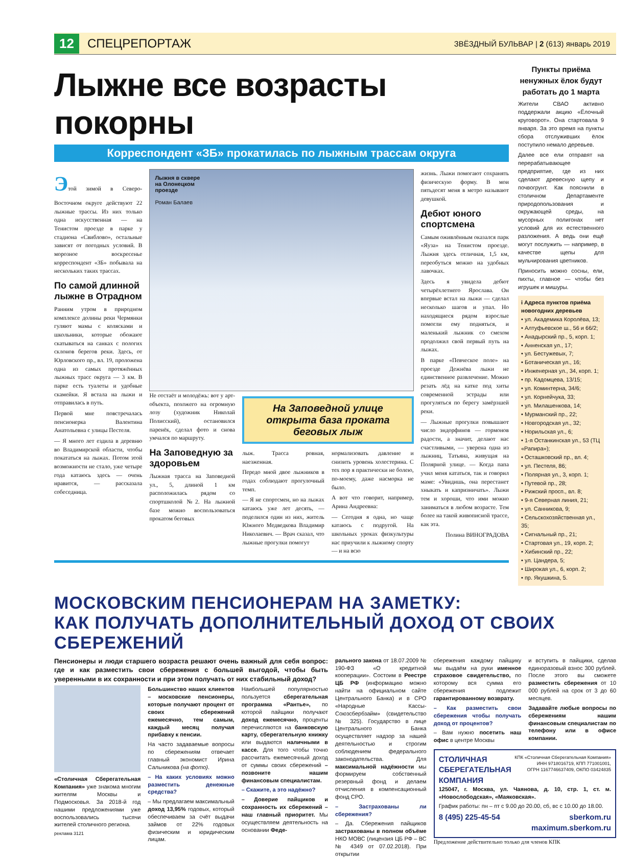12 СПЕЦРЕПОРТАЖ ЗВЁЗДНЫЙ БУЛЬВАР | 2 (613) январь 2019
Лыжне все возрасты покорны
Корреспондент «ЗБ» прокатилась по лыжным трассам округа
Этой зимой в Северо-Восточном округе действуют 22 лыжные трассы. Из них только одна искусственная — на Тенистом проезде в парке у стадиона «Свиблово», остальные зависят от погодных условий. В морозное воскресенье корреспондент «ЗБ» побывала на нескольких таких трассах.
По самой длинной лыжне в Отрадном
Ранним утром в природном комплексе долины реки Чермянки гуляют мамы с колясками и школьники, которые обожают скатываться на санках с пологих склонов берегов реки. Здесь, от Юрловского пр., вл. 19, проложена одна из самых протяжённых лыжных трасс округа — 3 км. В парке есть туалеты и удобные скамейки. Я встала на лыжи и отправилась в путь.
Первой мне повстречалась пенсионерка Валентина Анатольевна с улицы Пестеля.
— Я много лет ездила в деревню во Владимирской области, чтобы покататься на лыжах. Потом этой возможности не стало, уже четыре года катаюсь здесь — очень нравится, — рассказала собеседница.
Лыжня в сквере
на Олонецком
проезде
Роман Балаев
Не отстаёт и молодёжь: вот у арт-объекта, похожего на огромную лозу (художник Николай Полисский), остановился паренёк, сделал фото и снова умчался по маршруту.
На Заповедную за здоровьем
Лыжная трасса на Заповедной ул., 5, длиной 1 км расположилась рядом со спортшколой №2. На лыжной базе можно воспользоваться прокатом беговых
На Заповедной улице открыта база проката беговых лыж
лыж. Трасса ровная, наезженная.
Передо мной двое лыжников в годах соблюдают прогулочный темп.
— Я не спортсмен, но на лыжах катаюсь уже лет десять, — поделился один из них, житель Южного Медведкова Владимир Николаевич. — Врач сказал, что лыжные прогулки помогут
нормализовать давление и снизить уровень холестерина. С тех пор я практически не болею, по-моему, даже насморка не было.
А вот что говорит, например, Арина Андреевна:
— Сегодня я одна, но чаще катаюсь с подругой. На школьных уроках физкультуры нас приучили к лыжному спорту — и на всю
жизнь. Лыжи помогают сохранять физическую форму. В мои пятьдесят меня в метро называют девушкой.
Дебют юного спортсмена
Самым оживлённым оказался парк «Яуза» на Тенистом проезде. Лыжня здесь отличная, 1,5 км, переобуться можно на удобных лавочках.
Здесь я увидела дебют четырёхлетнего Ярослава. Он впервые встал на лыжи — сделал несколько шагов и упал. Но находящиеся рядом взрослые помогли ему подняться, и маленький лыжник со смехом продолжил свой первый путь на лыжах.
В парке «Певческое поле» на проезде Дежнёва лыжи не единственное развлечение. Можно резать лёд на катке под хиты современной эстрады или прогуляться по берегу замёрзшей реки.
— Лыжные прогулки повышают число эндорфинов — гормонов радости, а значит, делают нас счастливыми, — уверена одна из лыжниц, Татьяна, живущая на Полярной улице. — Когда папа учил меня кататься, так и говорил маме: «Увидишь, она перестанет хныкать и капризничать». Лыжи тем и хороши, что ими можно заниматься в любом возрасте. Тем более на такой живописной трассе, как эта.
Полина ВИНОГРАДОВА
Пункты приёма ненужных ёлок будут работать до 1 марта
Жители СВАО активно поддержали акцию «Ёлочный круговорот». Она стартовала 9 января. За это время на пункты сбора отслуживших ёлок поступило немало деревьев.
Далее все ели отправят на перерабатывающее предприятие, где из них сделают древесную щепу и почвогрунт. Как пояснили в столичном Департаменте природопользования и окружающей среды, на мусорных полигонах нет условий для их естественного разложения. А ведь они ещё могут послужить — например, в качестве щепы для мульчирования цветников.
Приносить можно сосны, ели, пихты, главное — чтобы без игрушек и мишуры.
i Адреса пунктов приёма новогодних деревьев
• ул. Академика Королёва, 13;
• Алтуфьевское ш., 56 и 66/2;
• Анадырский пр., 5, корп. 1;
• Анненская ул., 17;
• ул. Бестужевых, 7;
• Ботаническая ул., 16;
• Инженерная ул., 34, корп. 1;
• пр. Кадомцева, 13/15;
• ул. Коминтерна, 34/6;
• ул. Корнейчука, 33;
• ул. Милашенкова, 14;
• Мурманский пр., 22;
• Новгородская ул., 32;
• Норильская ул., 6;
• 1-я Останкинская ул., 53 (ТЦ «Рапира»);
• Осташковский пр., вл. 4;
• ул. Пестеля, 86;
• Полярная ул., 3, корп. 1;
• Путевой пр., 28;
• Рижский просп., вл. 8;
• 9-я Северная линия, 21;
• ул. Санникова, 9;
• Сельскохозяйственная ул., 35;
• Сигнальный пр., 21;
• Стартовая ул., 19, корп. 2;
• Хибинский пр., 22;
• ул. Цандера, 5;
• Широкая ул., 6, корп. 2;
• пр. Якушкина, 5.
МОСКОВСКИМ ПЕНСИОНЕРАМ НА ЗАМЕТКУ:
КАК ПОЛУЧАТЬ ДОПОЛНИТЕЛЬНЫЙ ДОХОД ОТ СВОИХ СБЕРЕЖЕНИЙ
Пенсионеры и люди старшего возраста решают очень важный для себя вопрос: где и как разместить свои сбережения с большей выгодой, чтобы быть уверенными в их сохранности и при этом получать от них стабильный доход?
«Столичная Сберегательная Компания» уже знакома многим жителям Москвы и Подмосковья. За 2018-й год нашими предложениями уже воспользовались тысячи жителей столичного региона.
реклама 3121
Большинство наших клиентов – московские пенсионеры, которые получают процент от своих сбережений ежемесячно, тем самым, каждый месяц получая прибавку к пенсии.
На часто задаваемые вопросы по сбережениям отвечает главный экономист Ирина Сальникова (на фото).
– На каких условиях можно разместить денежные средства?
– Мы предлагаем максимальный доход 13,95% годовых, который обеспечиваем за счёт выдачи займов от 22% годовых физическим и юридическим лицам.
Наибольшей популярностью пользуется сберегательная программа «Рантье», по которой пайщики получают доход ежемесячно, проценты перечисляются на банковскую карту, сберегательную книжку или выдаются наличными в кассе. Для того чтобы точно рассчитать ежемесячный доход от суммы своих сбережений – позвоните нашим финансовым специалистам.
– Скажите, а это надёжно?
– Доверие пайщиков и сохранность их сбережений – наш главный приоритет. Мы осуществляем деятельность на основании Феде-
рального закона от 18.07.2009 № 190-ФЗ «О кредитной кооперации». Состоим в Реестре ЦБ РФ (информацию можно найти на официальном сайте Центрального Банка) и в СРО «Народные Кассы-Союзсбербзайм» (свидетельство № 325). Государство в лице Центрального Банка осуществляет надзор за нашей деятельностью и строгим соблюдением федерального законодательства. Для максимальной надёжности мы формируем собственный резервный фонд и делаем отчисления в компенсационный фонд СРО.
– Застрахованы ли сбережения?
– Да. Сбережения пайщиков застрахованы в полном объёме НКО МОВС (лицензия ЦБ РФ – ВС № 4349 от 07.02.2018). При открытии
сбережения каждому пайщику мы выдаём на руки именное страховое свидетельство, по которому вся сумма его сбережения подлежит гарантированному возврату.
– Как разместить свои сбережения чтобы получать доход от процентов?
– Вам нужно посетить наш офис в центре Москвы
и вступить в пайщики, сделав единоразовый взнос 300 рублей. После этого вы сможете разместить сбережения от 10 000 рублей на срок от 3 до 60 месяцев.
Задавайте любые вопросы по сбережениям нашим финансовым специалистам по телефону или в офисе компании.
СТОЛИЧНАЯ
СБЕРЕГАТЕЛЬНАЯ
КОМПАНИЯ КПК «Столичная Сберегательная Компания»
ИНН 9718016719, КПП 771001001,
ОГРН 1167746637409, ОКПО 03424835
125047, г. Москва, ул. Чаянова, д. 10, стр. 1, ст. м. «Новослободская», «Маяковская».
График работы: пн – пт с 9.00 до 20.00, сб, вс с 10.00 до 18.00.
8 (495) 225-45-54 sberkom.ru
maximum.sberkom.ru
Предложение действительно только для членов КПК